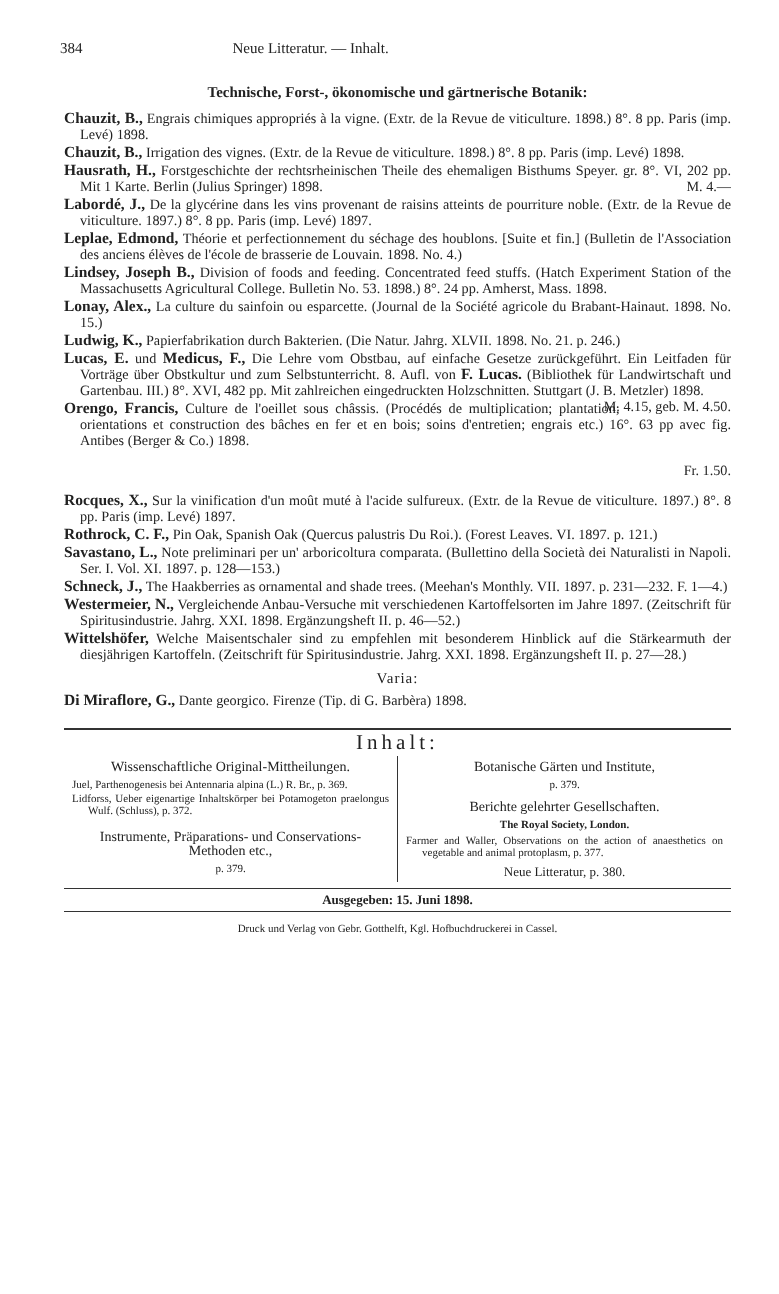384 Neue Litteratur. — Inhalt.
Technische, Forst-, ökonomische und gärtnerische Botanik:
Chauzit, B., Engrais chimiques appropriés à la vigne. (Extr. de la Revue de viticulture. 1898.) 8°. 8 pp. Paris (imp. Levé) 1898.
Chauzit, B., Irrigation des vignes. (Extr. de la Revue de viticulture. 1898.) 8°. 8 pp. Paris (imp. Levé) 1898.
Hausrath, H., Forstgeschichte der rechtsrheinischen Theile des ehemaligen Bisthums Speyer. gr. 8°. VI, 202 pp. Mit 1 Karte. Berlin (Julius Springer) 1898. M. 4.—
Labordé, J., De la glycérine dans les vins provenant de raisins atteints de pourriture noble. (Extr. de la Revue de viticulture. 1897.) 8°. 8 pp. Paris (imp. Levé) 1897.
Leplae, Edmond, Théorie et perfectionnement du séchage des houblons. [Suite et fin.] (Bulletin de l'Association des anciens élèves de l'école de brasserie de Louvain. 1898. No. 4.)
Lindsey, Joseph B., Division of foods and feeding. Concentrated feed stuffs. (Hatch Experiment Station of the Massachusetts Agricultural College. Bulletin No. 53. 1898.) 8°. 24 pp. Amherst, Mass. 1898.
Lonay, Alex., La culture du sainfoin ou esparcette. (Journal de la Société agricole du Brabant-Hainaut. 1898. No. 15.)
Ludwig, K., Papierfabrikation durch Bakterien. (Die Natur. Jahrg. XLVII. 1898. No. 21. p. 246.)
Lucas, E. und Medicus, F., Die Lehre vom Obstbau, auf einfache Gesetze zurückgeführt. Ein Leitfaden für Vorträge über Obstkultur und zum Selbstunterricht. 8. Aufl. von F. Lucas. (Bibliothek für Landwirtschaft und Gartenbau. III.) 8°. XVI, 482 pp. Mit zahlreichen eingedruckten Holzschnitten. Stuttgart (J. B. Metzler) 1898. M. 4.15, geb. M. 4.50.
Orengo, Francis, Culture de l'oeillet sous châssis. (Procédés de multiplication; plantation; orientations et construction des bâches en fer et en bois; soins d'entretien; engrais etc.) 16°. 63 pp avec fig. Antibes (Berger & Co.) 1898.
Fr. 1.50.
Rocques, X., Sur la vinification d'un moût muté à l'acide sulfureux. (Extr. de la Revue de viticulture. 1897.) 8°. 8 pp. Paris (imp. Levé) 1897.
Rothrock, C. F., Pin Oak, Spanish Oak (Quercus palustris Du Roi.). (Forest Leaves. VI. 1897. p. 121.)
Savastano, L., Note preliminari per un' arboricoltura comparata. (Bullettino della Società dei Naturalisti in Napoli. Ser. I. Vol. XI. 1897. p. 128—153.)
Schneck, J., The Haakberries as ornamental and shade trees. (Meehan's Monthly. VII. 1897. p. 231—232. F. 1—4.)
Westermeier, N., Vergleichende Anbau-Versuche mit verschiedenen Kartoffelsorten im Jahre 1897. (Zeitschrift für Spiritusindustrie. Jahrg. XXI. 1898. Ergänzungsheft II. p. 46—52.)
Wittelshöfer, Welche Maisentschaler sind zu empfehlen mit besonderem Hinblick auf die Stärkearmuth der diesjährigen Kartoffeln. (Zeitschrift für Spiritusindustrie. Jahrg. XXI. 1898. Ergänzungsheft II. p. 27—28.)
Varia:
Di Miraflore, G., Dante georgico. Firenze (Tip. di G. Barbèra) 1898.
Inhalt:
Wissenschaftliche Original-Mittheilungen.
Juel, Parthenogenesis bei Antennaria alpina (L.) R. Br., p. 369.
Lidforss, Ueber eigenartige Inhaltskörper bei Potamogeton praelongus Wulf. (Schluss), p. 372.
Instrumente, Präparations- und Conservations-Methoden etc.,
p. 379.
Botanische Gärten und Institute,
p. 379.
Berichte gelehrter Gesellschaften.
The Royal Society, London.
Farmer and Waller, Observations on the action of anaesthetics on vegetable and animal protoplasm, p. 377.
Neue Litteratur, p. 380.
Ausgegeben: 15. Juni 1898.
Druck und Verlag von Gebr. Gotthelft, Kgl. Hofbuchdruckerei in Cassel.